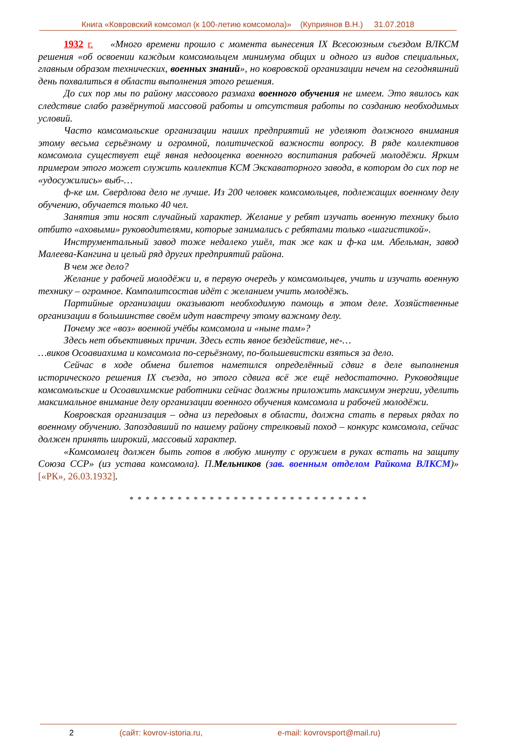Книга «Ковровский комсомол (к 100-летию комсомола)» (Куприянов В.Н.) 31.07.2018
1932 г. «Много времени прошло с момента вынесения IX Всесоюзным съездом ВЛКСМ решения «об освоении каждым комсомольцем минимума общих и одного из видов специальных, главным образом технических, военных знаний», но ковровской организации нечем на сегодняшний день похвалиться в области выполнения этого решения.
До сих пор мы по району массового размаха военного обучения не имеем. Это явилось как следствие слабо развёрнутой массовой работы и отсутствия работы по созданию необходимых условий.
Часто комсомольские организации наших предприятий не уделяют должного внимания этому весьма серьёзному и огромной, политической важности вопросу. В ряде коллективов комсомола существует ещё явная недооценка военного воспитания рабочей молодёжи. Ярким примером этого может служить коллектив КСМ Экскаваторного завода, в котором до сих пор не «удосужились» выб-…
ф-ке им. Свердлова дело не лучше. Из 200 человек комсомольцев, подлежащих военному делу обучению, обучается только 40 чел.
Занятия эти носят случайный характер. Желание у ребят изучать военную технику было отбито «аховыми» руководителями, которые занимались с ребятами только «шагистикой».
Инструментальный завод тоже недалеко ушёл, так же как и ф-ка им. Абельман, завод Малеева-Кангина и целый ряд других предприятий района.
В чем же дело?
Желание у рабочей молодёжи и, в первую очередь у комсомольцев, учить и изучать военную технику – огромное. Комполитсостав идёт с желанием учить молодёжь.
Партийные организации оказывают необходимую помощь в этом деле. Хозяйственные организации в большинстве своём идут навстречу этому важному делу.
Почему же «воз» военной учёбы комсомола и «ныне там»?
Здесь нет объективных причин. Здесь есть явное бездействие, не-…
…виков Осоавиахима и комсомола по-серьёзному, по-большевистски взяться за дело.
Сейчас в ходе обмена билетов наметился определённый сдвиг в деле выполнения исторического решения IX съезда, но этого сдвига всё же ещё недостаточно. Руководящие комсомольские и Осоавихимские работники сейчас должны приложить максимум энергии, уделить максимальное внимание делу организации военного обучения комсомола и рабочей молодёжи.
Ковровская организация – одна из передовых в области, должна стать в первых рядах по военному обучению. Запоздавший по нашему району стрелковый поход – конкурс комсомола, сейчас должен принять широкий, массовый характер.
«Комсомолец должен быть готов в любую минуту с оружием в руках встать на защиту Союза ССР» (из устава комсомола). П.Мельников (зав. военным отделом Райкома ВЛКСМ)» [«РК», 26.03.1932].
* * * * * * * * * * * * * * * * * * * * * * * * * * * * * *
2 (сайт: kovrov-istoria.ru, e-mail: kovrovsport@mail.ru)